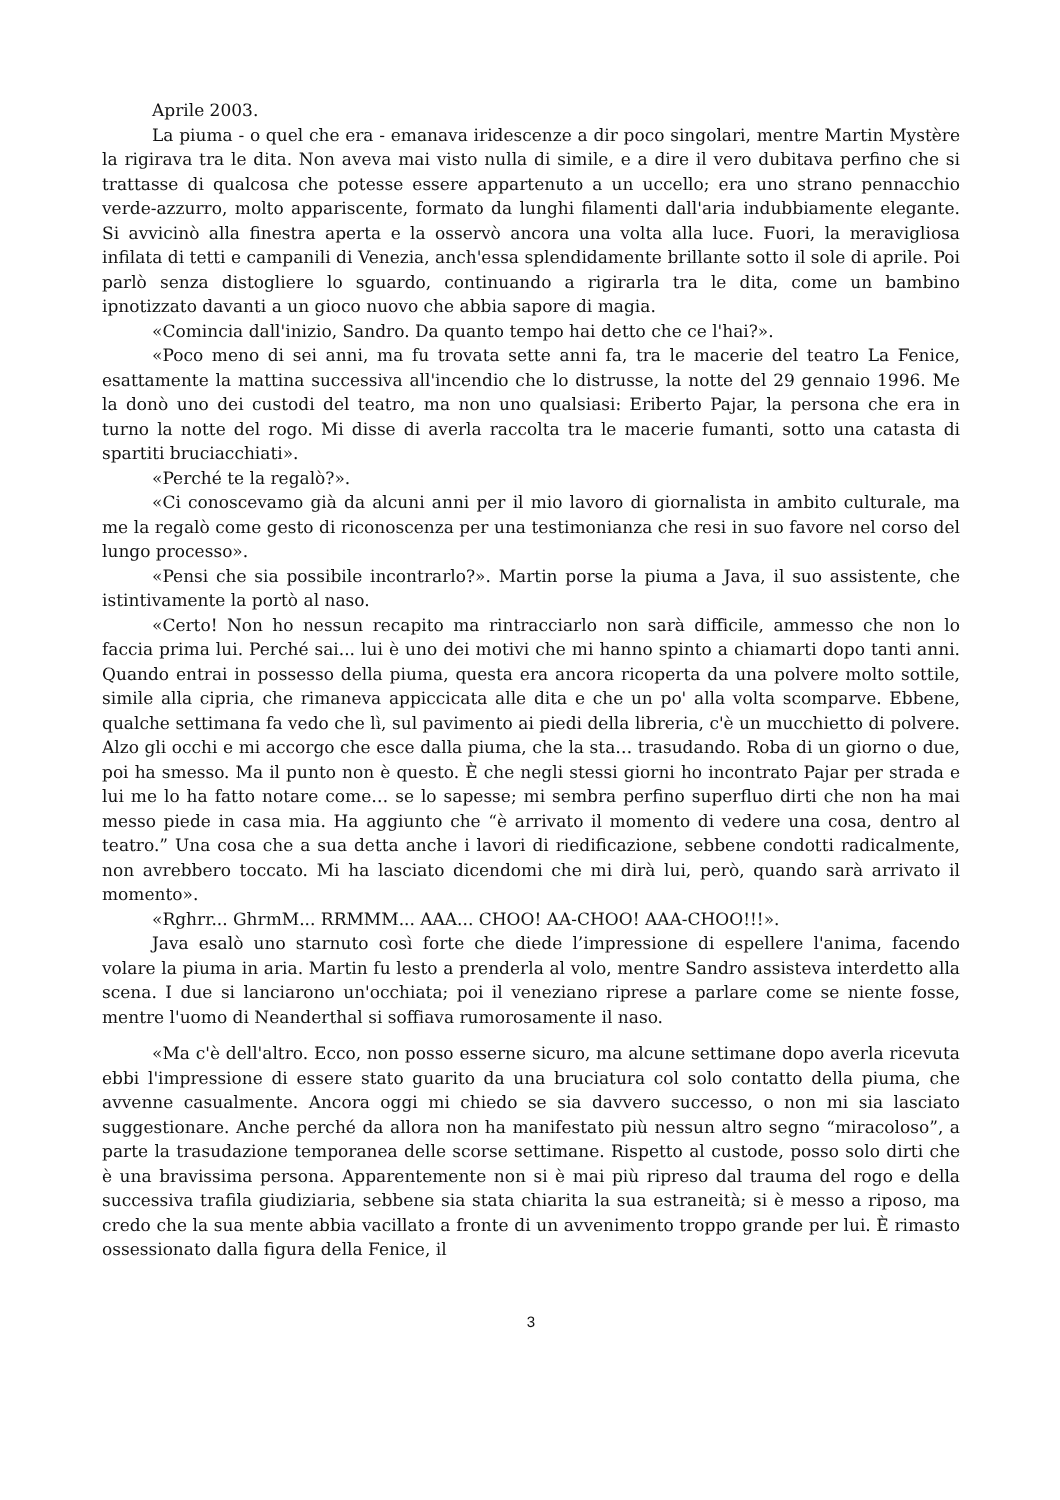Aprile 2003.
La piuma - o quel che era - emanava iridescenze a dir poco singolari, mentre Martin Mystère la rigirava tra le dita. Non aveva mai visto nulla di simile, e a dire il vero dubitava perfino che si trattasse di qualcosa che potesse essere appartenuto a un uccello; era uno strano pennacchio verde-azzurro, molto appariscente, formato da lunghi filamenti dall'aria indubbiamente elegante. Si avvicinò alla finestra aperta e la osservò ancora una volta alla luce. Fuori, la meravigliosa infilata di tetti e campanili di Venezia, anch'essa splendidamente brillante sotto il sole di aprile. Poi parlò senza distogliere lo sguardo, continuando a rigirarla tra le dita, come un bambino ipnotizzato davanti a un gioco nuovo che abbia sapore di magia.
«Comincia dall'inizio, Sandro. Da quanto tempo hai detto che ce l'hai?».
«Poco meno di sei anni, ma fu trovata sette anni fa, tra le macerie del teatro La Fenice, esattamente la mattina successiva all'incendio che lo distrusse, la notte del 29 gennaio 1996. Me la donò uno dei custodi del teatro, ma non uno qualsiasi: Eriberto Pajar, la persona che era in turno la notte del rogo. Mi disse di averla raccolta tra le macerie fumanti, sotto una catasta di spartiti bruciacchiati».
«Perché te la regalò?».
«Ci conoscevamo già da alcuni anni per il mio lavoro di giornalista in ambito culturale, ma me la regalò come gesto di riconoscenza per una testimonianza che resi in suo favore nel corso del lungo processo».
«Pensi che sia possibile incontrarlo?». Martin porse la piuma a Java, il suo assistente, che istintivamente la portò al naso.
«Certo! Non ho nessun recapito ma rintracciarlo non sarà difficile, ammesso che non lo faccia prima lui. Perché sai... lui è uno dei motivi che mi hanno spinto a chiamarti dopo tanti anni. Quando entrai in possesso della piuma, questa era ancora ricoperta da una polvere molto sottile, simile alla cipria, che rimaneva appiccicata alle dita e che un po' alla volta scomparve. Ebbene, qualche settimana fa vedo che lì, sul pavimento ai piedi della libreria, c'è un mucchietto di polvere. Alzo gli occhi e mi accorgo che esce dalla piuma, che la sta… trasudando. Roba di un giorno o due, poi ha smesso. Ma il punto non è questo. È che negli stessi giorni ho incontrato Pajar per strada e lui me lo ha fatto notare come… se lo sapesse; mi sembra perfino superfluo dirti che non ha mai messo piede in casa mia. Ha aggiunto che “è arrivato il momento di vedere una cosa, dentro al teatro.” Una cosa che a sua detta anche i lavori di riedificazione, sebbene condotti radicalmente, non avrebbero toccato. Mi ha lasciato dicendomi che mi dirà lui, però, quando sarà arrivato il momento».
«Rghrr... GhrmM... RRMMM... AAA... CHOO! AA-CHOO! AAA-CHOO!!!».
Java esalò uno starnuto così forte che diede l’impressione di espellere l'anima, facendo volare la piuma in aria. Martin fu lesto a prenderla al volo, mentre Sandro assisteva interdetto alla scena. I due si lanciarono un'occhiata; poi il veneziano riprese a parlare come se niente fosse, mentre l'uomo di Neanderthal si soffiava rumorosamente il naso.
«Ma c'è dell'altro. Ecco, non posso esserne sicuro, ma alcune settimane dopo averla ricevuta ebbi l'impressione di essere stato guarito da una bruciatura col solo contatto della piuma, che avvenne casualmente. Ancora oggi mi chiedo se sia davvero successo, o non mi sia lasciato suggestionare. Anche perché da allora non ha manifestato più nessun altro segno “miracoloso”, a parte la trasudazione temporanea delle scorse settimane. Rispetto al custode, posso solo dirti che è una bravissima persona. Apparentemente non si è mai più ripreso dal trauma del rogo e della successiva trafila giudiziaria, sebbene sia stata chiarita la sua estraneità; si è messo a riposo, ma credo che la sua mente abbia vacillato a fronte di un avvenimento troppo grande per lui. È rimasto ossessionato dalla figura della Fenice, il
3